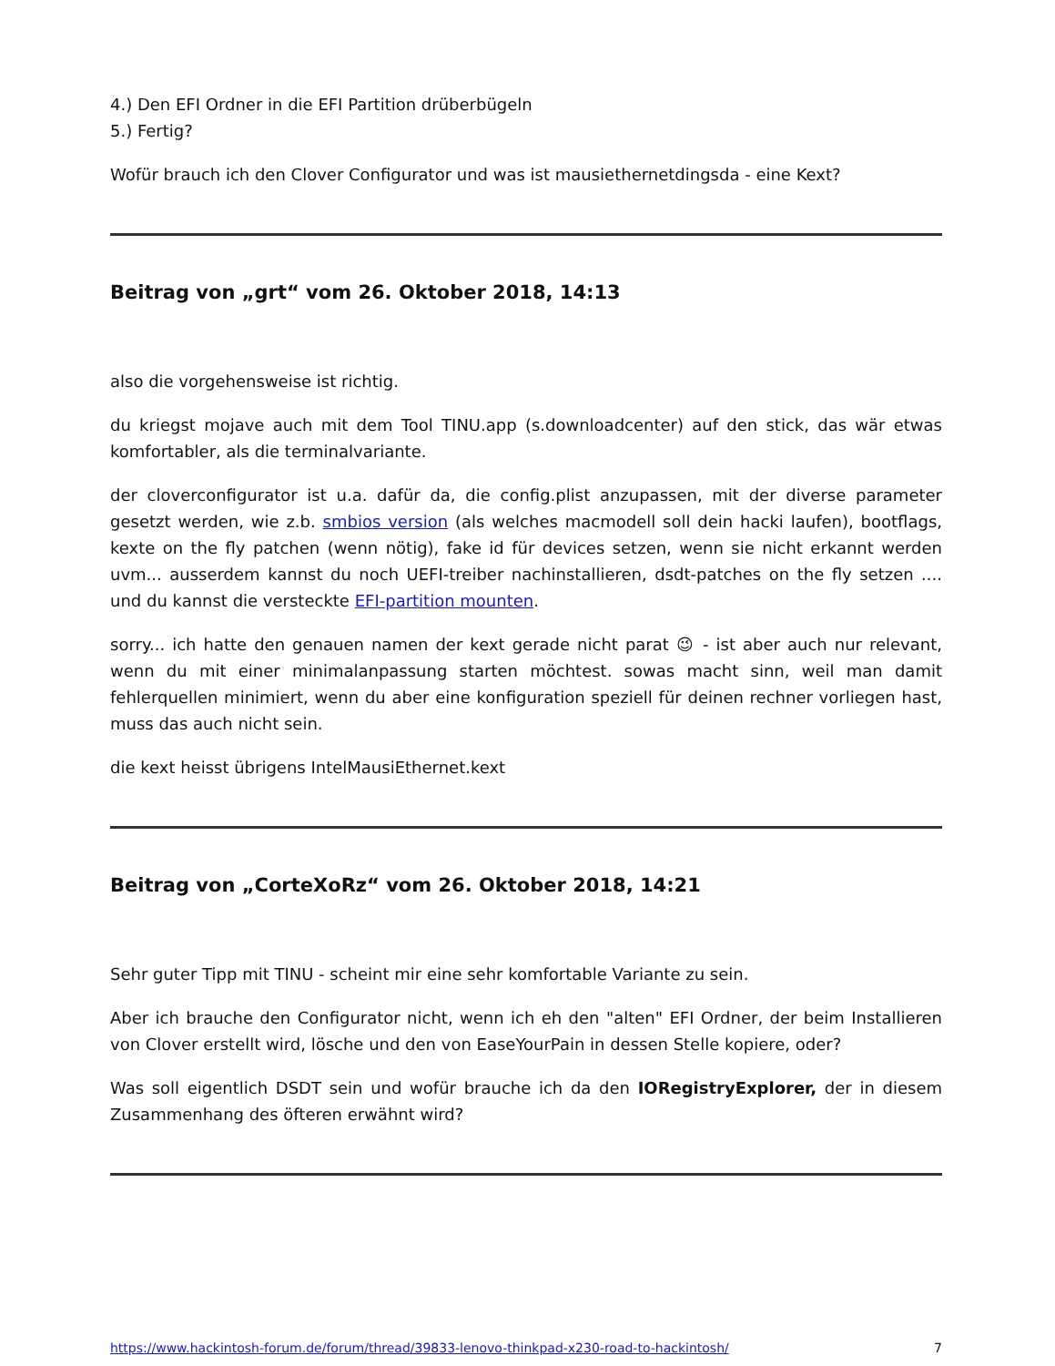4.) Den EFI Ordner in die EFI Partition drüberbügeln
5.) Fertig?
Wofür brauch ich den Clover Configurator und was ist mausiethernetdingsda - eine Kext?
Beitrag von „grt“ vom 26. Oktober 2018, 14:13
also die vorgehensweise ist richtig.
du kriegst mojave auch mit dem Tool TINU.app (s.downloadcenter) auf den stick, das wär etwas komfortabler, als die terminalvariante.
der cloverconfigurator ist u.a. dafür da, die config.plist anzupassen, mit der diverse parameter gesetzt werden, wie z.b. smbios version (als welches macmodell soll dein hacki laufen), bootflags, kexte on the fly patchen (wenn nötig), fake id für devices setzen, wenn sie nicht erkannt werden uvm... ausserdem kannst du noch UEFI-treiber nachinstallieren, dsdt-patches on the fly setzen .... und du kannst die versteckte EFI-partition mounten.
sorry... ich hatte den genauen namen der kext gerade nicht parat 😉 - ist aber auch nur relevant, wenn du mit einer minimalanpassung starten möchtest. sowas macht sinn, weil man damit fehlerquellen minimiert, wenn du aber eine konfiguration speziell für deinen rechner vorliegen hast, muss das auch nicht sein.
die kext heisst übrigens IntelMausiEthernet.kext
Beitrag von „CorteXoRz“ vom 26. Oktober 2018, 14:21
Sehr guter Tipp mit TINU - scheint mir eine sehr komfortable Variante zu sein.
Aber ich brauche den Configurator nicht, wenn ich eh den "alten" EFI Ordner, der beim Installieren von Clover erstellt wird, lösche und den von EaseYourPain in dessen Stelle kopiere, oder?
Was soll eigentlich DSDT sein und wofür brauche ich da den IORegistryExplorer, der in diesem Zusammenhang des öfteren erwähnt wird?
https://www.hackintosh-forum.de/forum/thread/39833-lenovo-thinkpad-x230-road-to-hackintosh/ 7